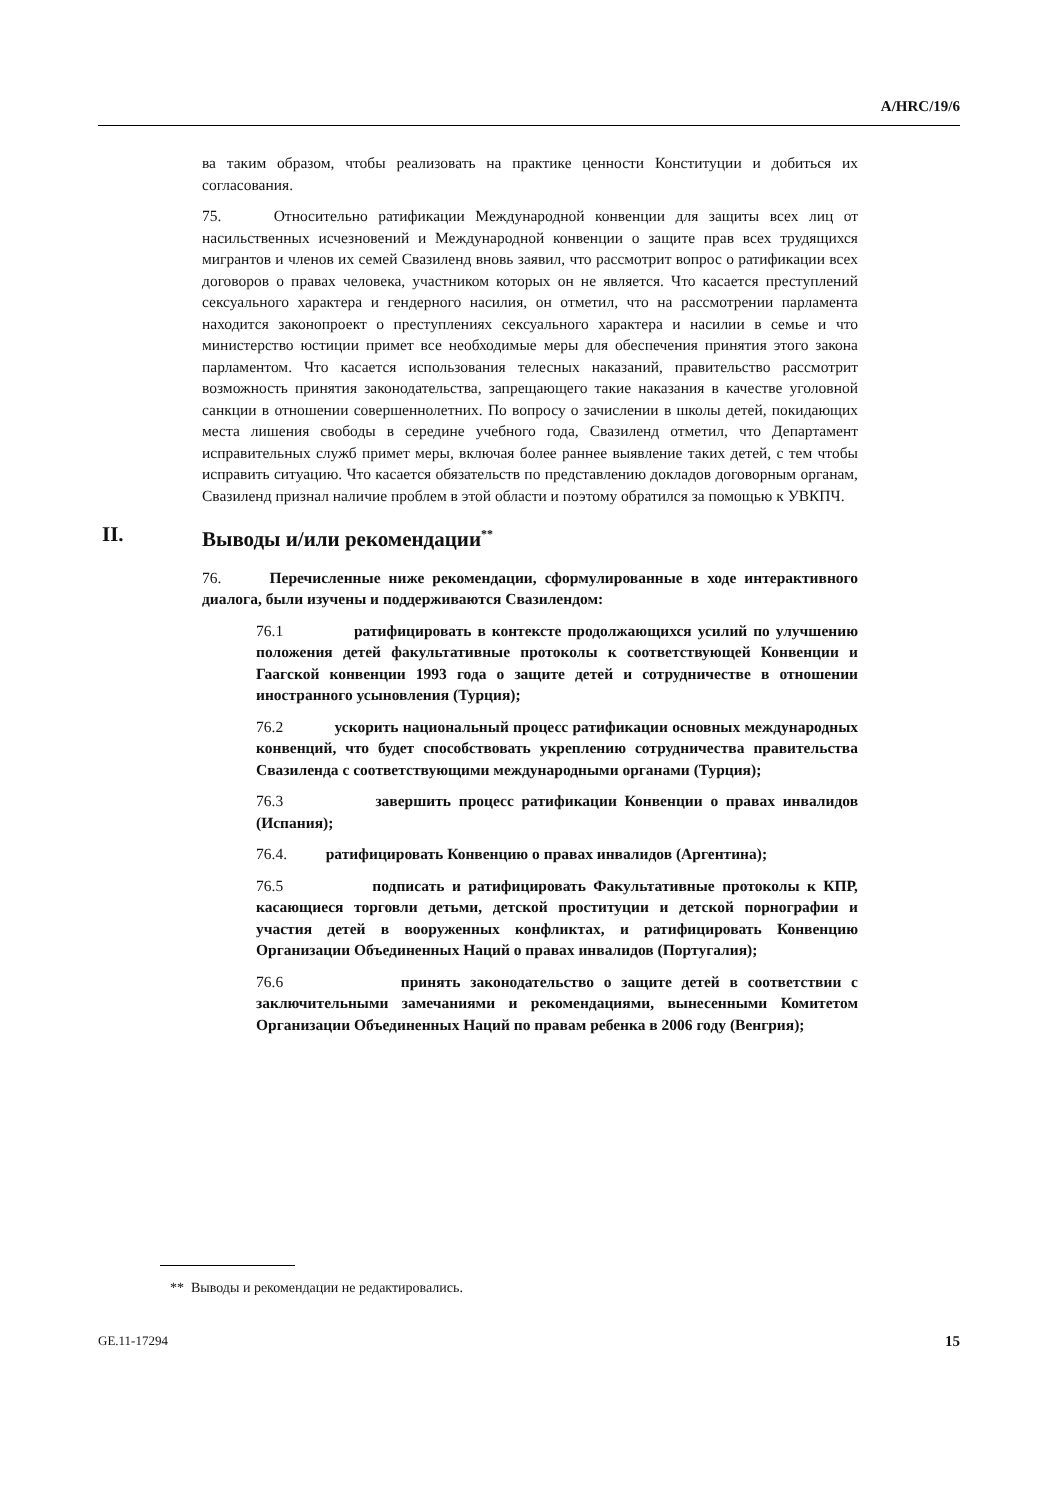A/HRC/19/6
ва таким образом, чтобы реализовать на практике ценности Конституции и добиться их согласования.
75. Относительно ратификации Международной конвенции для защиты всех лиц от насильственных исчезновений и Международной конвенции о защите прав всех трудящихся мигрантов и членов их семей Свазиленд вновь заявил, что рассмотрит вопрос о ратификации всех договоров о правах человека, участником которых он не является. Что касается преступлений сексуального характера и гендерного насилия, он отметил, что на рассмотрении парламента находится законопроект о преступлениях сексуального характера и насилии в семье и что министерство юстиции примет все необходимые меры для обеспечения принятия этого закона парламентом. Что касается использования телесных наказаний, правительство рассмотрит возможность принятия законодательства, запрещающего такие наказания в качестве уголовной санкции в отношении совершеннолетних. По вопросу о зачислении в школы детей, покидающих места лишения свободы в середине учебного года, Свазиленд отметил, что Департамент исправительных служб примет меры, включая более раннее выявление таких детей, с тем чтобы исправить ситуацию. Что касается обязательств по представлению докладов договорным органам, Свазиленд признал наличие проблем в этой области и поэтому обратился за помощью к УВКПЧ.
II. Выводы и/или рекомендации<sup>**</sup>
76. Перечисленные ниже рекомендации, сформулированные в ходе интерактивного диалога, были изучены и поддерживаются Свазилендом:
76.1 ратифицировать в контексте продолжающихся усилий по улучшению положения детей факультативные протоколы к соответствующей Конвенции и Гаагской конвенции 1993 года о защите детей и сотрудничестве в отношении иностранного усыновления (Турция);
76.2 ускорить национальный процесс ратификации основных международных конвенций, что будет способствовать укреплению сотрудничества правительства Свазиленда с соответствующими международными органами (Турция);
76.3 завершить процесс ратификации Конвенции о правах инвалидов (Испания);
76.4. ратифицировать Конвенцию о правах инвалидов (Аргентина);
76.5 подписать и ратифицировать Факультативные протоколы к КПР, касающиеся торговли детьми, детской проституции и детской порнографии и участия детей в вооруженных конфликтах, и ратифицировать Конвенцию Организации Объединенных Наций о правах инвалидов (Португалия);
76.6 принять законодательство о защите детей в соответствии с заключительными замечаниями и рекомендациями, вынесенными Комитетом Организации Объединенных Наций по правам ребенка в 2006 году (Венгрия);
** Выводы и рекомендации не редактировались.
GE.11-17294 15